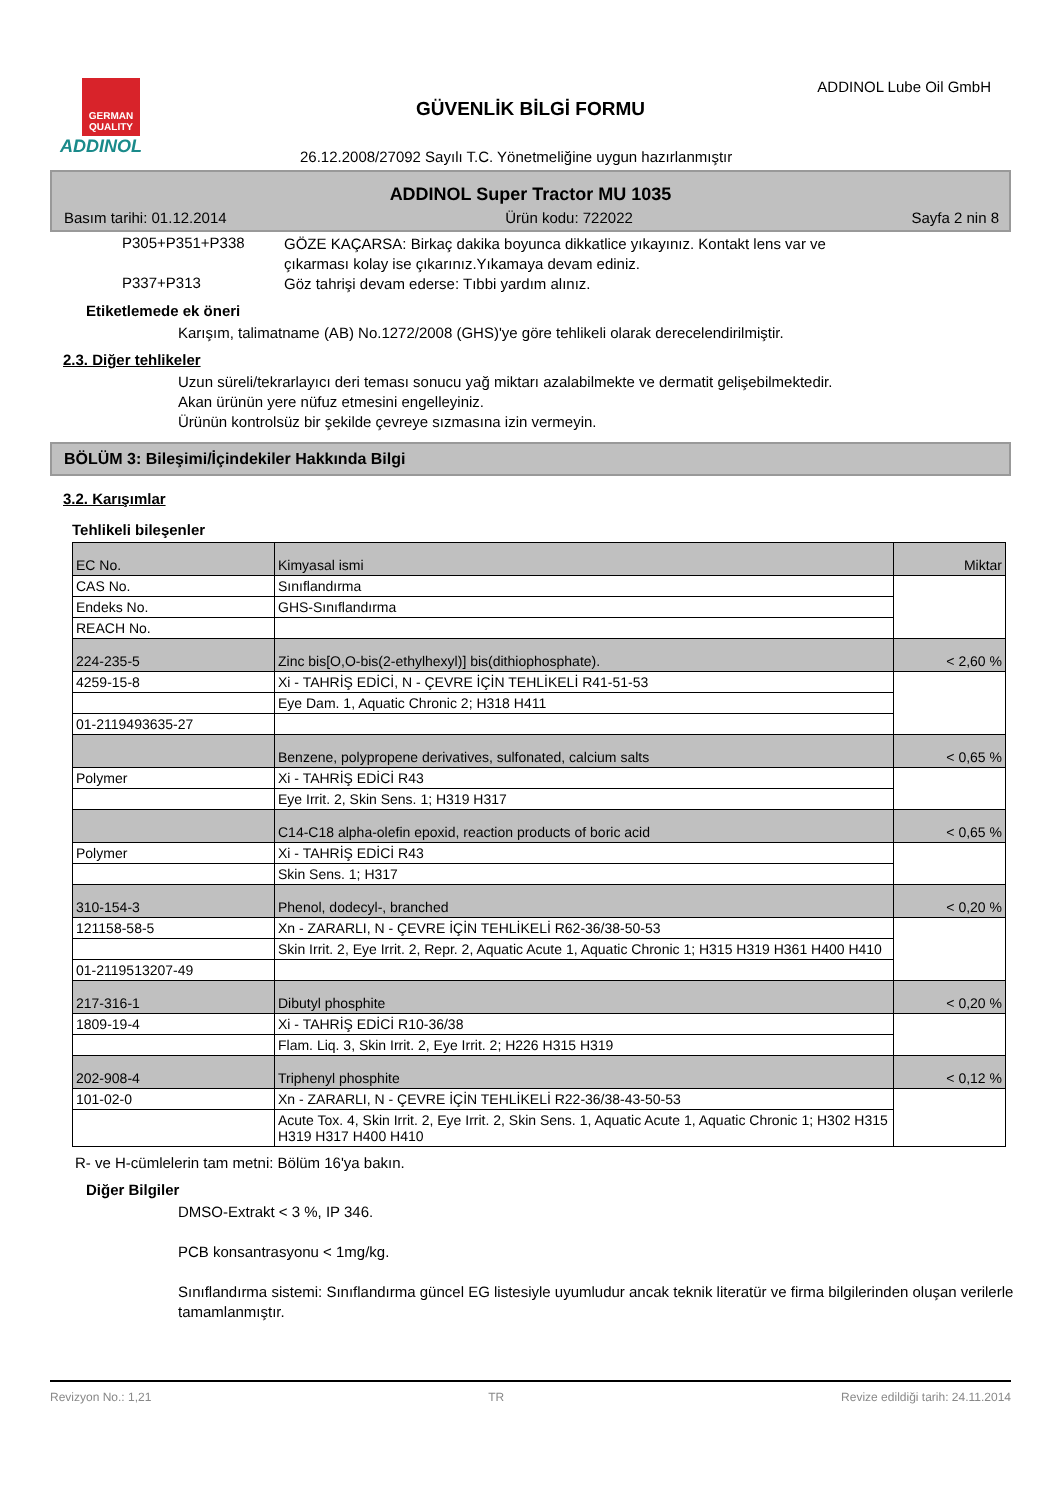GERMAN QUALITY
ADDINOL
ADDINOL Lube Oil GmbH
GÜVENLİK BİLGİ FORMU
26.12.2008/27092 Sayılı T.C. Yönetmeliğine uygun hazırlanmıştır
ADDINOL Super Tractor MU 1035
Basım tarihi: 01.12.2014 Ürün kodu: 722022 Sayfa 2 nin 8
P305+P351+P338
GÖZE KAÇARSA: Birkaç dakika boyunca dikkatlice yıkayınız. Kontakt lens var ve çıkarması kolay ise çıkarınız.Yıkamaya devam ediniz.
P337+P313
Göz tahrişi devam ederse: Tıbbi yardım alınız.
Etiketlemede ek öneri
Karışım, talimatname (AB) No.1272/2008 (GHS)'ye göre tehlikeli olarak derecelendirilmiştir.
2.3. Diğer tehlikeler
Uzun süreli/tekrarlayıcı deri teması sonucu yağ miktarı azalabilmekte ve dermatit gelişebilmektedir.
Akan ürünün yere nüfuz etmesini engelleyiniz.
Ürünün kontrolsüz bir şekilde çevreye sızmasına izin vermeyin.
BÖLÜM 3: Bileşimi/İçindekiler Hakkında Bilgi
3.2. Karışımlar
Tehlikeli bileşenler
| EC No. | Kimyasal ismi | Miktar |
| CAS No. | Sınıflandırma | |
| Endeks No. | GHS-Sınıflandırma | |
| REACH No. | | |
| 224-235-5 | Zinc bis[O,O-bis(2-ethylhexyl)] bis(dithiophosphate). | < 2,60 % |
| 4259-15-8 | Xi - TAHRİŞ EDİCİ, N - ÇEVRE İÇİN TEHLİKELİ R41-51-53 | |
| | Eye Dam. 1, Aquatic Chronic 2; H318 H411 | |
| 01-2119493635-27 | | |
| | Benzene, polypropene derivatives, sulfonated, calcium salts | < 0,65 % |
| Polymer | Xi - TAHRİŞ EDİCİ R43 | |
| | Eye Irrit. 2, Skin Sens. 1; H319 H317 | |
| | C14-C18 alpha-olefin epoxid, reaction products of boric acid | < 0,65 % |
| Polymer | Xi - TAHRİŞ EDİCİ R43 | |
| | Skin Sens. 1; H317 | |
| 310-154-3 | Phenol, dodecyl-, branched | < 0,20 % |
| 121158-58-5 | Xn - ZARARLI, N - ÇEVRE İÇİN TEHLİKELİ R62-36/38-50-53 | |
| | Skin Irrit. 2, Eye Irrit. 2, Repr. 2, Aquatic Acute 1, Aquatic Chronic 1; H315 H319 H361 H400 H410 | |
| 01-2119513207-49 | | |
| 217-316-1 | Dibutyl phosphite | < 0,20 % |
| 1809-19-4 | Xi - TAHRİŞ EDİCİ R10-36/38 | |
| | Flam. Liq. 3, Skin Irrit. 2, Eye Irrit. 2; H226 H315 H319 | |
| 202-908-4 | Triphenyl phosphite | < 0,12 % |
| 101-02-0 | Xn - ZARARLI, N - ÇEVRE İÇİN TEHLİKELİ R22-36/38-43-50-53 | |
| | Acute Tox. 4, Skin Irrit. 2, Eye Irrit. 2, Skin Sens. 1, Aquatic Acute 1, Aquatic Chronic 1; H302 H315 H319 H317 H400 H410 | |
R- ve H-cümlelerin tam metni: Bölüm 16'ya bakın.
Diğer Bilgiler
DMSO-Extrakt < 3 %, IP 346.
PCB konsantrasyonu < 1mg/kg.
Sınıflandırma sistemi: Sınıflandırma güncel EG listesiyle uyumludur ancak teknik literatür ve firma bilgilerinden oluşan verilerle tamamlanmıştır.
Revizyon No.: 1,21 TR Revize edildiği tarih: 24.11.2014